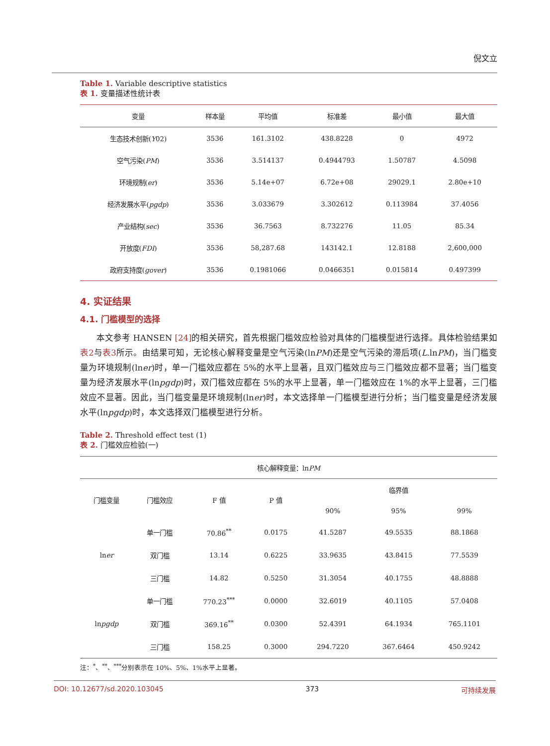倪文立
Table 1. Variable descriptive statistics
表 1. 变量描述性统计表
| 变量 | 样本量 | 平均值 | 标准差 | 最小值 | 最大值 |
| --- | --- | --- | --- | --- | --- |
| 生态技术创新( Y 02) | 3536 | 161.3102 | 438.8228 | 0 | 4972 |
| 空气污染( PM ) | 3536 | 3.514137 | 0.4944793 | 1.50787 | 4.5098 |
| 环境规制( er ) | 3536 | 5.14e+07 | 6.72e+08 | 29029.1 | 2.80e+10 |
| 经济发展水平( pgdp ) | 3536 | 3.033679 | 3.302612 | 0.113984 | 37.4056 |
| 产业结构( sec ) | 3536 | 36.7563 | 8.732276 | 11.05 | 85.34 |
| 开放度( FDI ) | 3536 | 58,287.68 | 143142.1 | 12.8188 | 2,600,000 |
| 政府支持度( gover ) | 3536 | 0.1981066 | 0.0466351 | 0.015814 | 0.497399 |
4. 实证结果
4.1. 门槛模型的选择
本文参考 HANSEN [24] 的相关研究，首先根据门槛效应检验对具体的门槛模型进行选择。具体检验结果如表2与表3所示。由结果可知，无论核心解释变量是空气污染(lnPM)还是空气污染的滞后项(L.lnPM)，当门槛变量为环境规制(lner)时，单一门槛效应都在 5%的水平上显著，且双门槛效应与三门槛效应都不显著；当门槛变量为经济发展水平(lnpgdp)时，双门槛效应都在 5%的水平上显著，单一门槛效应在 1%的水平上显著，三门槛效应不显著。因此，当门槛变量是环境规制(lner)时，本文选择单一门槛模型进行分析；当门槛变量是经济发展水平(lnpgdp)时，本文选择双门槛模型进行分析。
Table 2. Threshold effect test (1)
表 2. 门槛效应检验(一)
| 核心解释变量：ln PM | | | | | | |
| --- | --- | --- | --- | --- | --- | --- |
| 门槛变量 | 门槛效应 | F 值 | P 值 | 临界值 | | |
| | | | | 90% | 95% | 99% |
| ln er | 单一门槛 | 70.86<sup>**</sup> | 0.0175 | 41.5287 | 49.5535 | 88.1868 |
| | 双门槛 | 13.14 | 0.6225 | 33.9635 | 43.8415 | 77.5539 |
| | 三门槛 | 14.82 | 0.5250 | 31.3054 | 40.1755 | 48.8888 |
| ln pgdp | 单一门槛 | 770.23<sup>***</sup> | 0.0000 | 32.6019 | 40.1105 | 57.0408 |
| | 双门槛 | 369.16<sup>**</sup> | 0.0300 | 52.4391 | 64.1934 | 765.1101 |
| | 三门槛 | 158.25 | 0.3000 | 294.7220 | 367.6464 | 450.9242 |
注：<sup>*</sup>、<sup>**</sup>、<sup>***</sup>分别表示在 10%、5%、1%水平上显著。
DOI: 10.12677/sd.2020.103045 373 可持续发展